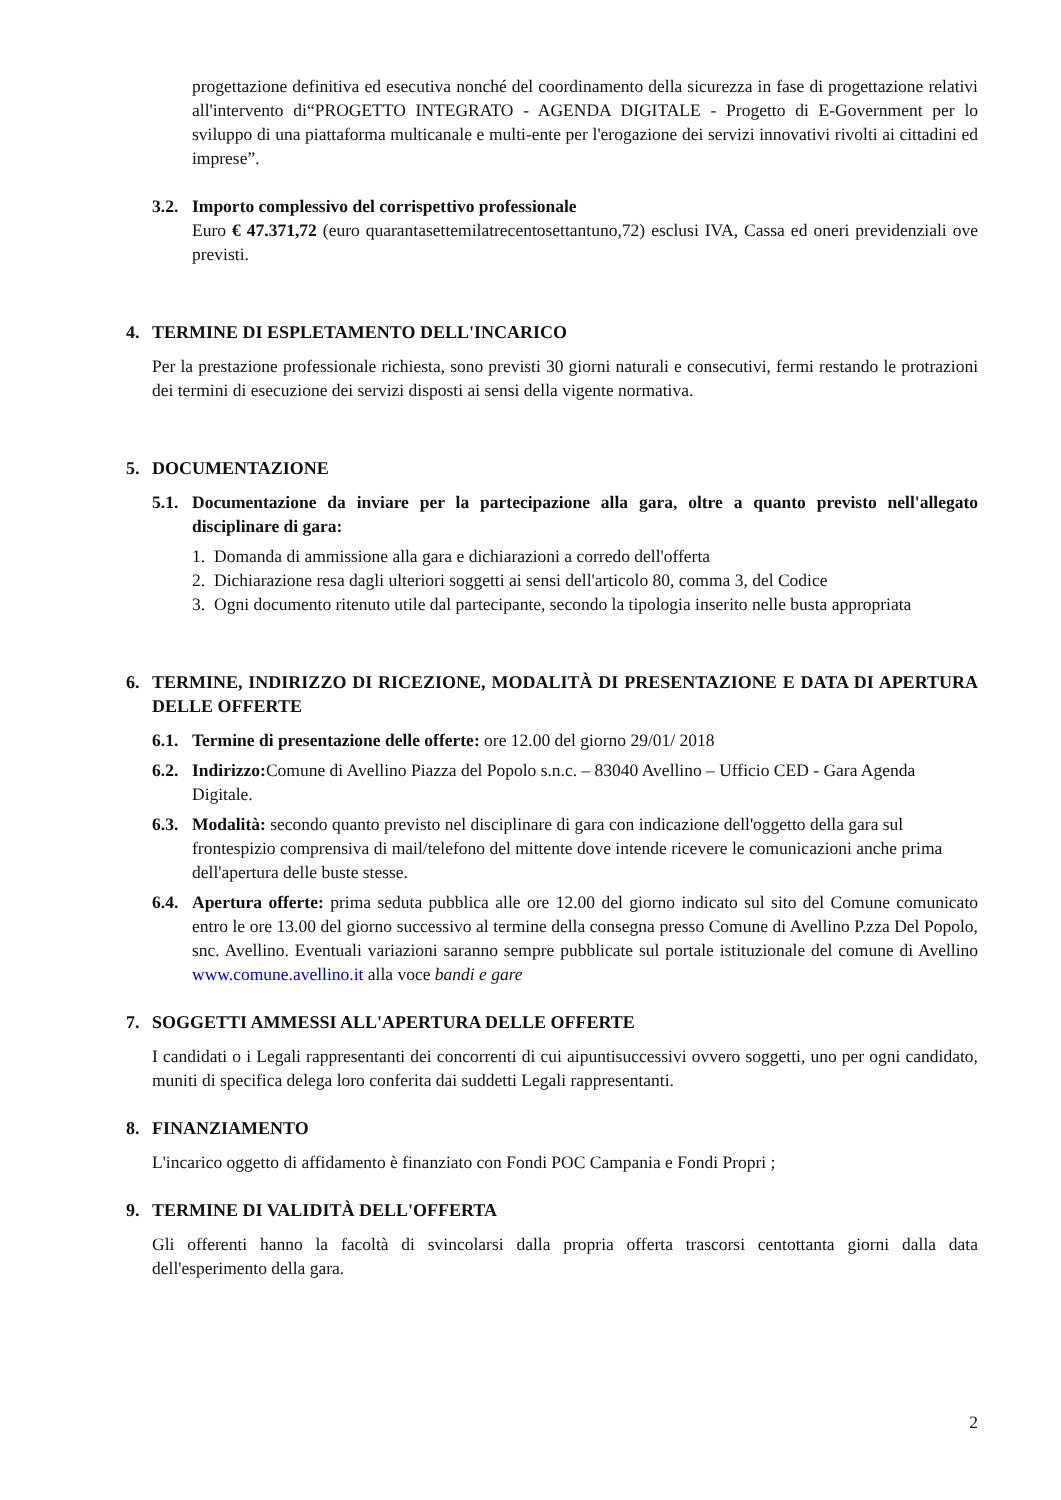progettazione definitiva ed esecutiva nonché del coordinamento della sicurezza in fase di progettazione relativi all'intervento di“PROGETTO INTEGRATO - AGENDA DIGITALE - Progetto di E-Government per lo sviluppo di una piattaforma multicanale e multi-ente per l'erogazione dei servizi innovativi rivolti ai cittadini ed imprese”.
3.2.
Importo complessivo del corrispettivo professionale
Euro € 47.371,72 (euro quarantasettemilatrecentosettantuno,72) esclusi IVA, Cassa ed oneri previdenziali ove previsti.
4. TERMINE DI ESPLETAMENTO DELL'INCARICO
Per la prestazione professionale richiesta, sono previsti 30 giorni naturali e consecutivi, fermi restando le protrazioni dei termini di esecuzione dei servizi disposti ai sensi della vigente normativa.
5. DOCUMENTAZIONE
5.1. Documentazione da inviare per la partecipazione alla gara, oltre a quanto previsto nell'allegato disciplinare di gara:
1. Domanda di ammissione alla gara e dichiarazioni a corredo dell'offerta
2. Dichiarazione resa dagli ulteriori soggetti ai sensi dell'articolo 80, comma 3, del Codice
3. Ogni documento ritenuto utile dal partecipante, secondo la tipologia inserito nelle busta appropriata
6. TERMINE, INDIRIZZO DI RICEZIONE, MODALITÀ DI PRESENTAZIONE E DATA DI APERTURA DELLE OFFERTE
6.1. Termine di presentazione delle offerte: ore 12.00 del giorno 29/01/ 2018
6.2. Indirizzo: Comune di Avellino Piazza del Popolo s.n.c. – 83040 Avellino – Ufficio CED - Gara Agenda Digitale.
6.3. Modalità: secondo quanto previsto nel disciplinare di gara con indicazione dell'oggetto della gara sul frontespizio comprensiva di mail/telefono del mittente dove intende ricevere le comunicazioni anche prima dell'apertura delle buste stesse.
6.4.
Apertura offerte: prima seduta pubblica alle ore 12.00 del giorno indicato sul sito del Comune comunicato entro le ore 13.00 del giorno successivo al termine della consegna presso Comune di Avellino P.zza Del Popolo, snc. Avellino. Eventuali variazioni saranno sempre pubblicate sul portale istituzionale del comune di Avellino www.comune.avellino.it alla voce bandi e gare
7. SOGGETTI AMMESSI ALL'APERTURA DELLE OFFERTE
I candidati o i Legali rappresentanti dei concorrenti di cui aipuntisuccessivi ovvero soggetti, uno per ogni candidato, muniti di specifica delega loro conferita dai suddetti Legali rappresentanti.
8. FINANZIAMENTO
L'incarico oggetto di affidamento è finanziato con Fondi POC Campania e Fondi Propri ;
9. TERMINE DI VALIDITÀ DELL'OFFERTA
Gli offerenti hanno la facoltà di svincolarsi dalla propria offerta trascorsi centottanta giorni dalla data dell'esperimento della gara.
2